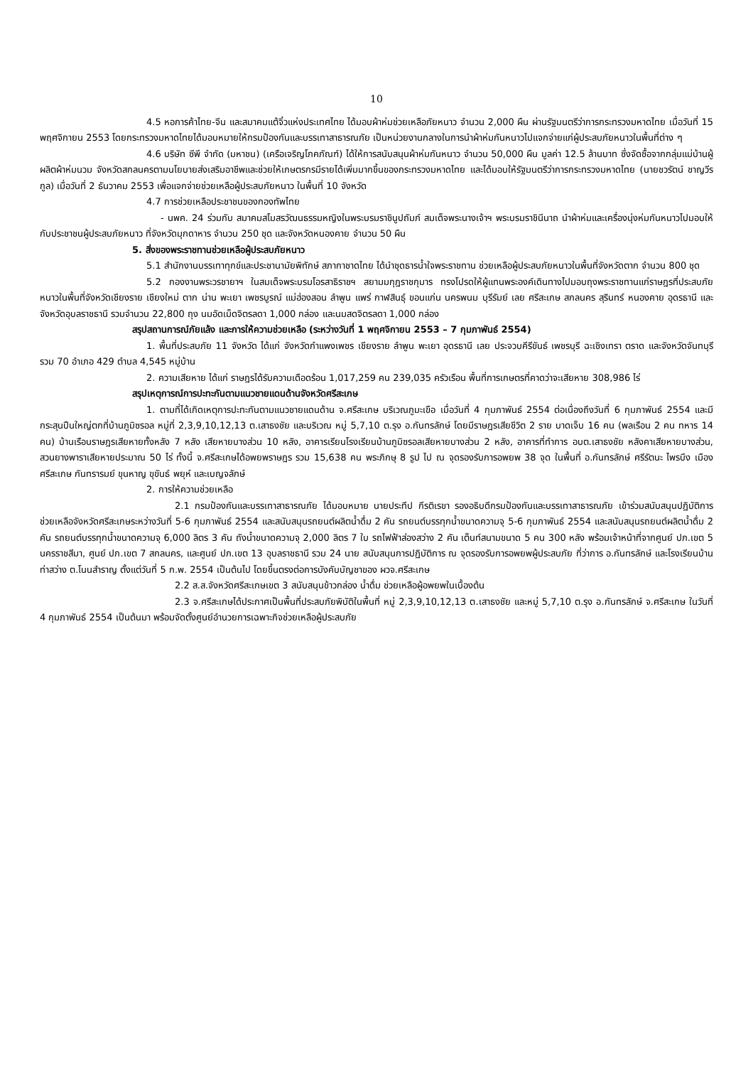10
4.5 หอการค้าไทย-จีน และสมาคมแต้จิ๋วแห่งประเทศไทย ได้มอบผ้าห่มช่วยเหลือภัยหนาว จำนวน 2,000 ผืน ผ่านรัฐมนตรีว่าการกระทรวงมหาดไทย เมื่อวันที่ 15 พฤศจิกายน 2553 โดยกระทรวงมหาดไทยได้มอบหมายให้กรมป้องกันและบรรเทาสาธารณภัย เป็นหน่วยงานกลางในการนำผ้าห่มกันหนาวไปแจกจ่ายแก่ผู้ประสบภัยหนาวในพื้นที่ต่าง ๆ
4.6 บริษัท ซีพี จำกัด (มหาชน) (เครือเจริญโภคภัณฑ์) ได้ให้การสนับสนุนผ้าห่มกันหนาว จำนวน 50,000 ผืน มูลค่า 12.5 ล้านบาท ซึ่งจัดซื้อจากกลุ่มแม่บ้านผู้ผลิตผ้าห่มนวม จังหวัดสกลนครตามนโยบายส่งเสริมอาชีพและช่วยให้เกษตรกรมีรายได้เพิ่มมากขึ้นของกระทรวงมหาดไทย และได้มอบให้รัฐมนตรีว่าการกระทรวงมหาดไทย (นายชวรัตน์ ชาญวีรกูล) เมื่อวันที่ 2 ธันวาคม 2553 เพื่อแจกจ่ายช่วยเหลือผู้ประสบภัยหนาว ในพื้นที่ 10 จังหวัด
4.7 การช่วยเหลือประชาชนของกองทัพไทย
- นพค. 24 ร่วมกับ สมาคมสโมสรวัฒนธรรมหญิงในพระบรมราชินูปถัมภ์ สมเด็จพระนางเจ้าฯ พระบรมราชินีนาถ นำผ้าห่มและเครื่องนุ่งห่มกันหนาวไปมอบให้กับประชาชนผู้ประสบภัยหนาว ที่จังหวัดมุกดาหาร จำนวน 250 ชุด และจังหวัดหนองคาย จำนวน 50 ผืน
5. สิ่งของพระราชทานช่วยเหลือผู้ประสบภัยหนาว
5.1 สำนักงานบรรเทาทุกข์และประชานามัยพิทักษ์ สภากาชาดไทย ได้นำชุดธารน้ำใจพระราชทาน ช่วยเหลือผู้ประสบภัยหนาวในพื้นที่จังหวัดตาก จำนวน 800 ชุด
5.2 กองงานพระวรชายาฯ ในสมเด็จพระบรมโอรสาธิราชฯ สยามมกุฎราชกุมาร ทรงโปรดให้ผู้แทนพระองค์เดินทางไปมอบถุงพระราชทานแก่ราษฎรที่ประสบภัยหนาวในพื้นที่จังหวัดเชียงราย เชียงใหม่ ตาก น่าน พะเยา เพชรบูรณ์ แม่ฮ่องสอน ลำพูน แพร่ กาฬสินธุ์ ขอนแก่น นครพนม บุรีรัมย์ เลย ศรีสะเกษ สกลนคร สุรินทร์ หนองคาย อุดรธานี และจังหวัดอุบลราชธานี รวมจำนวน 22,800 ถุง นมอัดเม็ดจิตรลดา 1,000 กล่อง และนมสดจิตรลดา 1,000 กล่อง
สรุปสถานการณ์ภัยแล้ง และการให้ความช่วยเหลือ (ระหว่างวันที่ 1 พฤศจิกายน 2553 – 7 กุมภาพันธ์ 2554)
1. พื้นที่ประสบภัย 11 จังหวัด ได้แก่ จังหวัดกำแพงเพชร เชียงราย ลำพูน พะเยา อุดรธานี เลย ประจวบคีรีขันธ์ เพชรบุรี ฉะเชิงเทรา ตราด และจังหวัดจันทบุรี รวม 70 อำเภอ 429 ตำบล 4,545 หมู่บ้าน
2. ความเสียหาย ได้แก่ ราษฎรได้รับความเดือดร้อน 1,017,259 คน 239,035 ครัวเรือน พื้นที่การเกษตรที่คาดว่าจะเสียหาย 308,986 ไร่
สรุปเหตุการณ์การปะทะกันตามแนวชายแดนด้านจังหวัดศรีสะเกษ
1. ตามที่ได้เกิดเหตุการปะทะกันตามแนวชายแดนด้าน จ.ศรีสะเกษ บริเวณภูมะเขือ เมื่อวันที่ 4 กุมภาพันธ์ 2554 ต่อเนื่องถึงวันที่ 6 กุมภาพันธ์ 2554 และมีกระสุนปืนใหญ่ตกที่บ้านภูมิซรอล หมู่ที่ 2,3,9,10,12,13 ต.เสาธงชัย และบริเวณ หมู่ 5,7,10 ต.รุง อ.กันทรลักษ์ โดยมีราษฎรเสียชีวิต 2 ราย บาดเจ็บ 16 คน (พลเรือน 2 คน ทหาร 14 คน) บ้านเรือนราษฎรเสียหายทั้งหลัง 7 หลัง เสียหายบางส่วน 10 หลัง, อาคารเรียนโรงเรียนบ้านภูมิซรอลเสียหายบางส่วน 2 หลัง, อาคารที่ทำการ อบต.เสาธงชัย หลังคาเสียหายบางส่วน, สวนยางพาราเสียหายประมาณ 50 ไร่ ทั้งนี้ จ.ศรีสะเกษได้อพยพราษฎร รวม 15,638 คน พระภิกษุ 8 รูป ไป ณ จุดรองรับการอพยพ 38 จุด ในพื้นที่ อ.กันทรลักษ์ ศรีรัตนะ ไพรบึง เมืองศรีสะเกษ กันทรารมย์ ขุนหาญ ขุขันธ์ พยุห์ และเบญจลักษ์
2. การให้ความช่วยเหลือ
2.1 กรมป้องกันและบรรเทาสาธารณภัย ได้มอบหมาย นายประทีป กีรติเรขา รองอธิบดีกรมป้องกันและบรรเทาสาธารณภัย เข้าร่วมสนับสนุนปฏิบัติการช่วยเหลือจังหวัดศรีสะเกษระหว่างวันที่ 5-6 กุมภาพันธ์ 2554 และสนับสนุนรถยนต์ผลิตน้ำดื่ม 2 คัน รถยนต์บรรทุกน้ำขนาดความจุ 5-6 กุมภาพันธ์ 2554 และสนับสนุนรถยนต์ผลิตน้ำดื่ม 2 คัน รถยนต์บรรทุกน้ำขนาดความจุ 6,000 ลิตร 3 คัน ถังน้ำขนาดความจุ 2,000 ลิตร 7 ใบ รถไฟฟ้าส่องสว่าง 2 คัน เต็นท์สนามขนาด 5 คน 300 หลัง พร้อมเจ้าหน้าที่จากศูนย์ ปภ.เขต 5 นครราชสีมา, ศูนย์ ปภ.เขต 7 สกลนคร, และศูนย์ ปภ.เขต 13 อุบลราชธานี รวม 24 นาย สนับสนุนการปฏิบัติการ ณ จุดรองรับการอพยพผู้ประสบภัย ที่ว่าการ อ.กันทรลักษ์ และโรงเรียนบ้านท่าสว่าง ต.โนนสำราญ ตั้งแต่วันที่ 5 ก.พ. 2554 เป็นต้นไป โดยขึ้นตรงต่อการบังคับบัญชาของ ผวจ.ศรีสะเกษ
2.2 ส.ส.จังหวัดศรีสะเกษเขต 3 สนับสนุนข้าวกล่อง น้ำดื่ม ช่วยเหลือผู้อพยพในเบื้องต้น
2.3 จ.ศรีสะเกษได้ประกาศเป็นพื้นที่ประสบภัยพิบัติในพื้นที่ หมู่ 2,3,9,10,12,13 ต.เสาธงชัย และหมู่ 5,7,10 ต.รุง อ.กันทรลักษ์ จ.ศรีสะเกษ ในวันที่ 4 กุมภาพันธ์ 2554 เป็นต้นมา พร้อมจัดตั้งศูนย์อำนวยการเฉพาะกิจช่วยเหลือผู้ประสบภัย